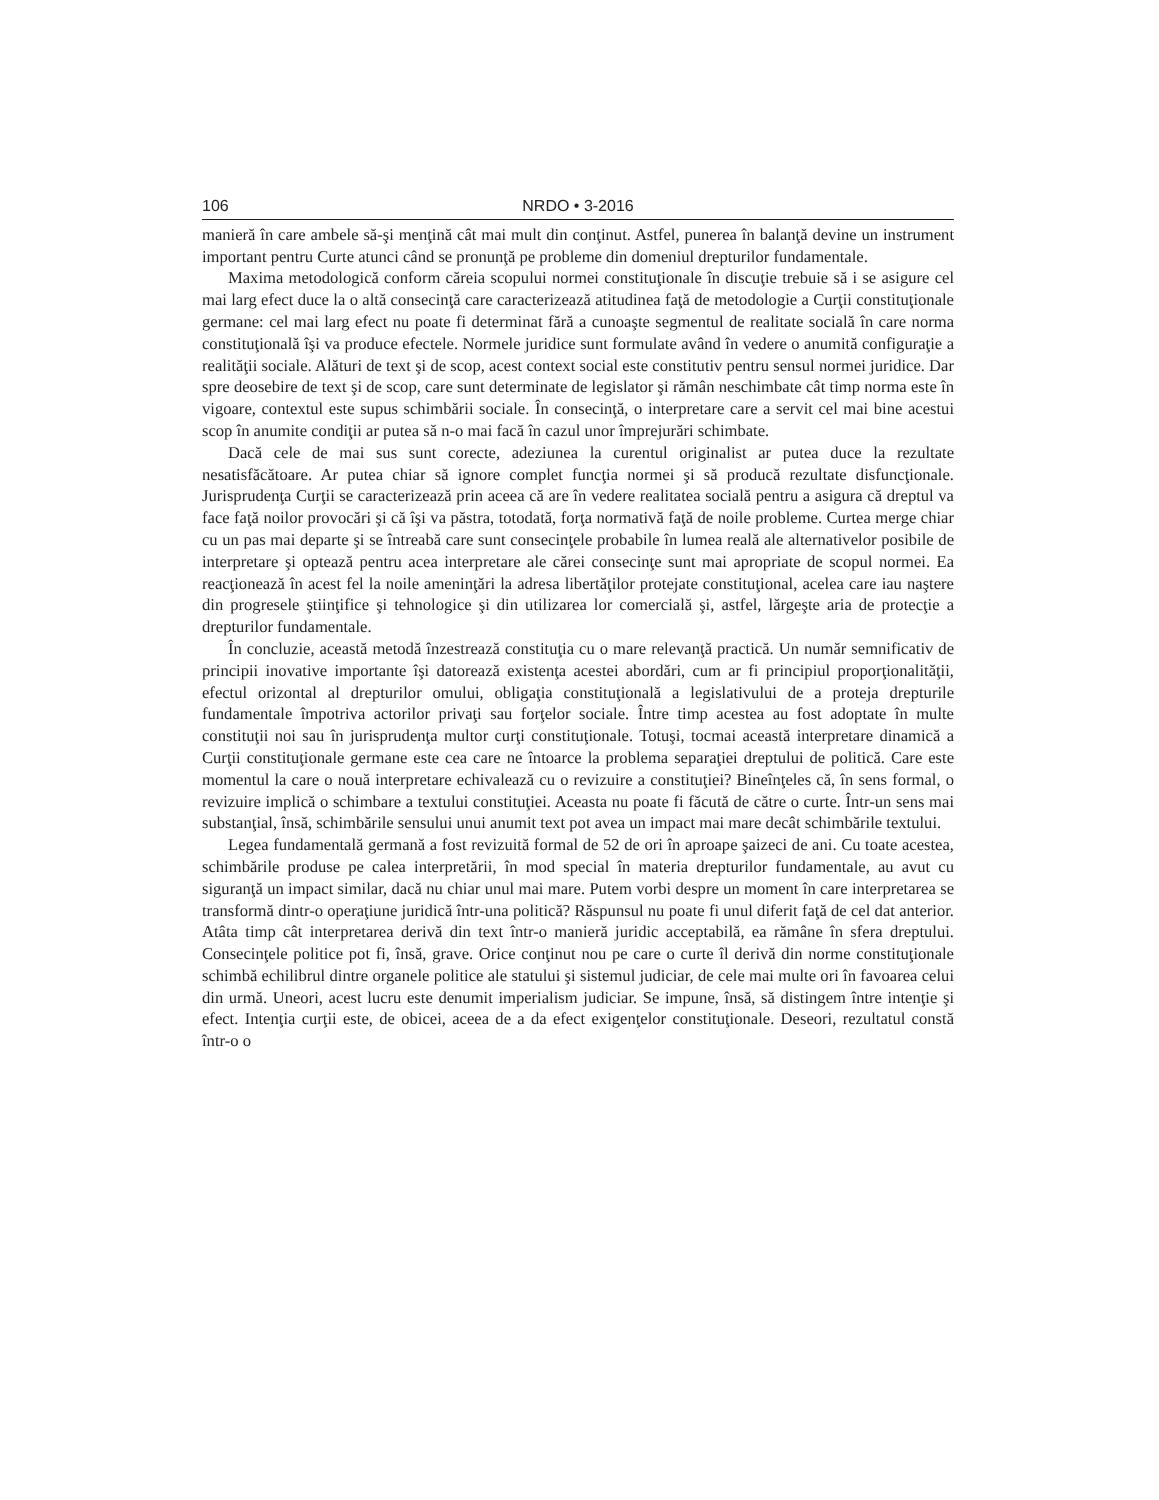106 NRDO • 3-2016
manieră în care ambele să-şi menţină cât mai mult din conţinut. Astfel, punerea în balanţă devine un instrument important pentru Curte atunci când se pronunţă pe probleme din domeniul drepturilor fundamentale.
Maxima metodologică conform căreia scopului normei constituţionale în discuţie trebuie să i se asigure cel mai larg efect duce la o altă consecinţă care caracterizează atitudinea faţă de metodologie a Curţii constituţionale germane: cel mai larg efect nu poate fi determinat fără a cunoaşte segmentul de realitate socială în care norma constituţională îşi va produce efectele. Normele juridice sunt formulate având în vedere o anumită configuraţie a realităţii sociale. Alături de text şi de scop, acest context social este constitutiv pentru sensul normei juridice. Dar spre deosebire de text şi de scop, care sunt determinate de legislator şi rămân neschimbate cât timp norma este în vigoare, contextul este supus schimbării sociale. În consecinţă, o interpretare care a servit cel mai bine acestui scop în anumite condiţii ar putea să n-o mai facă în cazul unor împrejurări schimbate.
Dacă cele de mai sus sunt corecte, adeziunea la curentul originalist ar putea duce la rezultate nesatisfăcătoare. Ar putea chiar să ignore complet funcţia normei şi să producă rezultate disfuncţionale. Jurisprudenţa Curţii se caracterizează prin aceea că are în vedere realitatea socială pentru a asigura că dreptul va face faţă noilor provocări şi că îşi va păstra, totodată, forţa normativă faţă de noile probleme. Curtea merge chiar cu un pas mai departe şi se întreabă care sunt consecinţele probabile în lumea reală ale alternativelor posibile de interpretare şi optează pentru acea interpretare ale cărei consecinţe sunt mai apropriate de scopul normei. Ea reacţionează în acest fel la noile ameninţări la adresa libertăţilor protejate constituţional, acelea care iau naştere din progresele ştiinţifice şi tehnologice şi din utilizarea lor comercială şi, astfel, lărgeşte aria de protecţie a drepturilor fundamentale.
În concluzie, această metodă înzestrează constituţia cu o mare relevanţă practică. Un număr semnificativ de principii inovative importante îşi datorează existenţa acestei abordări, cum ar fi principiul proporţionalităţii, efectul orizontal al drepturilor omului, obligaţia constituţională a legislativului de a proteja drepturile fundamentale împotriva actorilor privaţi sau forţelor sociale. Între timp acestea au fost adoptate în multe constituţii noi sau în jurisprudenţa multor curţi constituţionale. Totuşi, tocmai această interpretare dinamică a Curţii constituţionale germane este cea care ne întoarce la problema separaţiei dreptului de politică. Care este momentul la care o nouă interpretare echivalează cu o revizuire a constituţiei? Bineînţeles că, în sens formal, o revizuire implică o schimbare a textului constituţiei. Aceasta nu poate fi făcută de către o curte. Într-un sens mai substanţial, însă, schimbările sensului unui anumit text pot avea un impact mai mare decât schimbările textului.
Legea fundamentală germană a fost revizuită formal de 52 de ori în aproape şaizeci de ani. Cu toate acestea, schimbările produse pe calea interpretării, în mod special în materia drepturilor fundamentale, au avut cu siguranţă un impact similar, dacă nu chiar unul mai mare. Putem vorbi despre un moment în care interpretarea se transformă dintr-o operaţiune juridică într-una politică? Răspunsul nu poate fi unul diferit faţă de cel dat anterior. Atâta timp cât interpretarea derivă din text într-o manieră juridic acceptabilă, ea rămâne în sfera dreptului. Consecinţele politice pot fi, însă, grave. Orice conţinut nou pe care o curte îl derivă din norme constituţionale schimbă echilibrul dintre organele politice ale statului şi sistemul judiciar, de cele mai multe ori în favoarea celui din urmă. Uneori, acest lucru este denumit imperialism judiciar. Se impune, însă, să distingem între intenţie şi efect. Intenţia curţii este, de obicei, aceea de a da efect exigenţelor constituţionale. Deseori, rezultatul constă într-o o